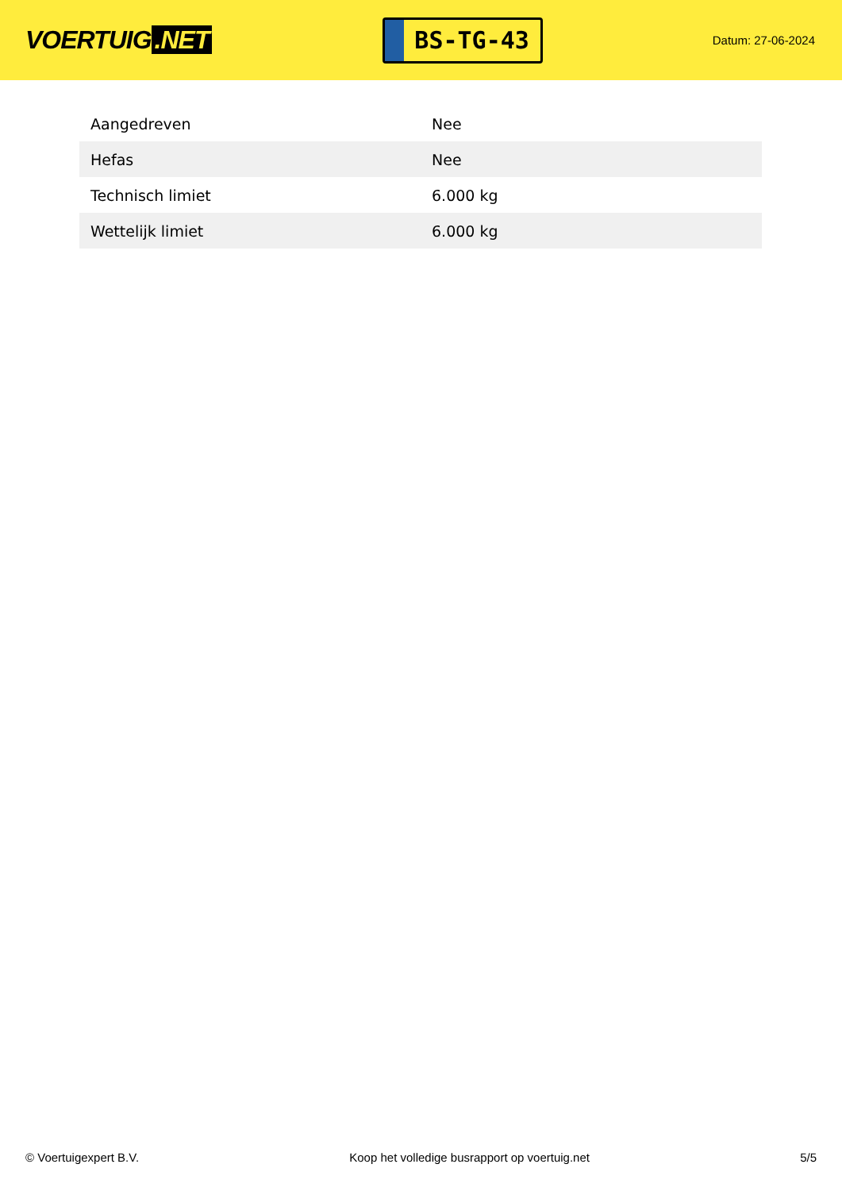VOERTUIG.NET
BS-TG-43
Datum: 27-06-2024
| Aangedreven | Nee |
| Hefas | Nee |
| Technisch limiet | 6.000 kg |
| Wettelijk limiet | 6.000 kg |
© Voertuigexpert B.V. Koop het volledige busrapport op voertuig.net 5/5